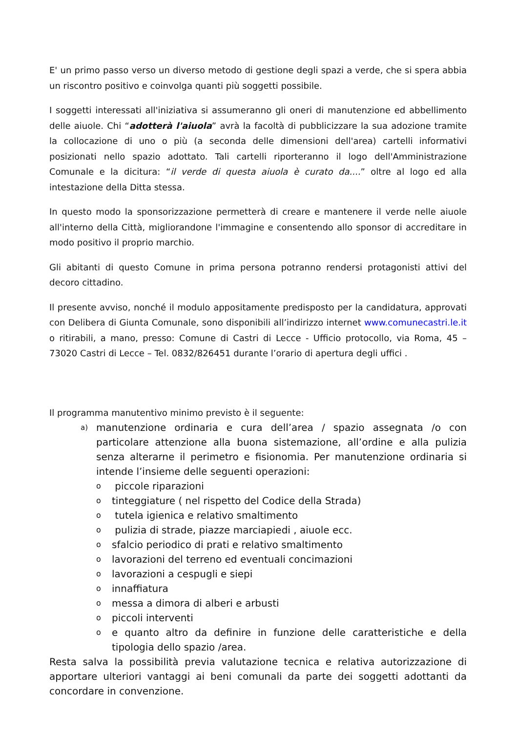E' un primo passo verso un diverso metodo di gestione degli spazi a verde, che si spera abbia un riscontro positivo e coinvolga quanti più soggetti possibile.
I soggetti interessati all'iniziativa si assumeranno gli oneri di manutenzione ed abbellimento delle aiuole. Chi “adotterà l'aiuola” avrà la facoltà di pubblicizzare la sua adozione tramite la collocazione di uno o più (a seconda delle dimensioni dell'area) cartelli informativi posizionati nello spazio adottato. Tali cartelli riporteranno il logo dell'Amministrazione Comunale e la dicitura: “il verde di questa aiuola è curato da....” oltre al logo ed alla intestazione della Ditta stessa.
In questo modo la sponsorizzazione permetterà di creare e mantenere il verde nelle aiuole all'interno della Città, migliorandone l'immagine e consentendo allo sponsor di accreditare in modo positivo il proprio marchio.
Gli abitanti di questo Comune in prima persona potranno rendersi protagonisti attivi del decoro cittadino.
Il presente avviso, nonché il modulo appositamente predisposto per la candidatura, approvati con Delibera di Giunta Comunale, sono disponibili all’indirizzo internet www.comunecastri.le.it o ritirabili, a mano, presso: Comune di Castri di Lecce - Ufficio protocollo, via Roma, 45 – 73020 Castri di Lecce – Tel. 0832/826451 durante l’orario di apertura degli uffici .
Il programma manutentivo minimo previsto è il seguente:
a) manutenzione ordinaria e cura dell’area / spazio assegnata /o con particolare attenzione alla buona sistemazione, all’ordine e alla pulizia senza alterarne il perimetro e fisionomia. Per manutenzione ordinaria si intende l’insieme delle seguenti operazioni:
o piccole riparazioni
otinteggiature ( nel rispetto del Codice della Strada)
o tutela igienica e relativo smaltimento
o pulizia di strade, piazze marciapiedi , aiuole ecc.
osfalcio periodico di prati e relativo smaltimento
olavorazioni del terreno ed eventuali concimazioni
olavorazioni a cespugli e siepi
oinnaffiatura
omessa a dimora di alberi e arbusti
opiccoli interventi
oe quanto altro da definire in funzione delle caratteristiche e della tipologia dello spazio /area.
Resta salva la possibilità previa valutazione tecnica e relativa autorizzazione di apportare ulteriori vantaggi ai beni comunali da parte dei soggetti adottanti da concordare in convenzione.